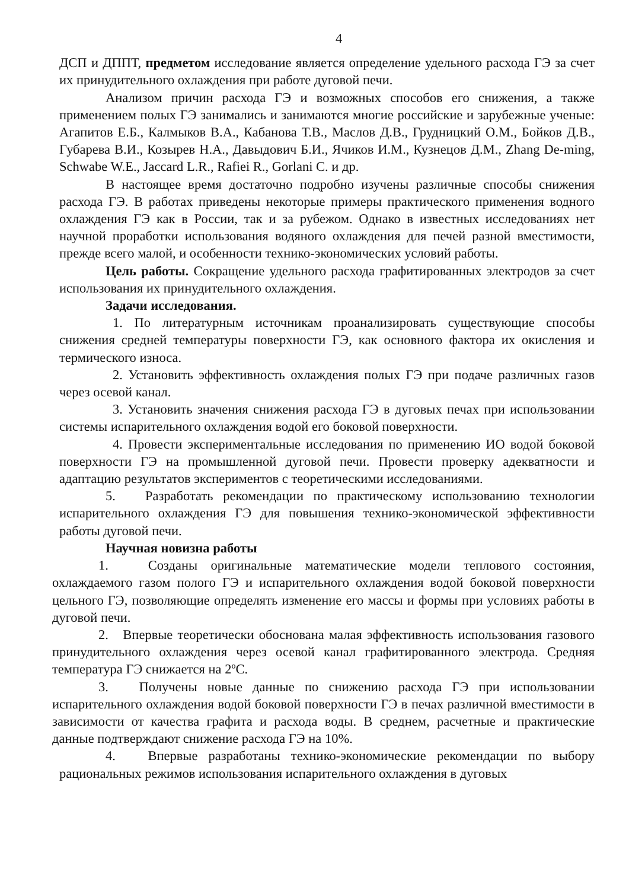4
ДСП и ДППТ, предметом исследование является определение удельного расхода ГЭ за счет их принудительного охлаждения при работе дуговой печи.
Анализом причин расхода ГЭ и возможных способов его снижения, а также применением полых ГЭ занимались и занимаются многие российские и зарубежные ученые: Агапитов Е.Б., Калмыков В.А., Кабанова Т.В., Маслов Д.В., Грудницкий О.М., Бойков Д.В., Губарева В.И., Козырев Н.А., Давыдович Б.И., Ячиков И.М., Кузнецов Д.М., Zhang De-ming, Schwabe W.E., Jaccard L.R., Rafiei R., Gorlani C. и др.
В настоящее время достаточно подробно изучены различные способы снижения расхода ГЭ. В работах приведены некоторые примеры практического применения водного охлаждения ГЭ как в России, так и за рубежом. Однако в известных исследованиях нет научной проработки использования водяного охлаждения для печей разной вместимости, прежде всего малой, и особенности технико-экономических условий работы.
Цель работы. Сокращение удельного расхода графитированных электродов за счет использования их принудительного охлаждения.
Задачи исследования.
1. По литературным источникам проанализировать существующие способы снижения средней температуры поверхности ГЭ, как основного фактора их окисления и термического износа.
2. Установить эффективность охлаждения полых ГЭ при подаче различных газов через осевой канал.
3. Установить значения снижения расхода ГЭ в дуговых печах при использовании системы испарительного охлаждения водой его боковой поверхности.
4. Провести экспериментальные исследования по применению ИО водой боковой поверхности ГЭ на промышленной дуговой печи. Провести проверку адекватности и адаптацию результатов экспериментов с теоретическими исследованиями.
5. Разработать рекомендации по практическому использованию технологии испарительного охлаждения ГЭ для повышения технико-экономической эффективности работы дуговой печи.
Научная новизна работы
1. Созданы оригинальные математические модели теплового состояния, охлаждаемого газом полого ГЭ и испарительного охлаждения водой боковой поверхности цельного ГЭ, позволяющие определять изменение его массы и формы при условиях работы в дуговой печи.
2. Впервые теоретически обоснована малая эффективность использования газового принудительного охлаждения через осевой канал графитированного электрода. Средняя температура ГЭ снижается на 2ºС.
3. Получены новые данные по снижению расхода ГЭ при использовании испарительного охлаждения водой боковой поверхности ГЭ в печах различной вместимости в зависимости от качества графита и расхода воды. В среднем, расчетные и практические данные подтверждают снижение расхода ГЭ на 10%.
4. Впервые разработаны технико-экономические рекомендации по выбору рациональных режимов использования испарительного охлаждения в дуговых